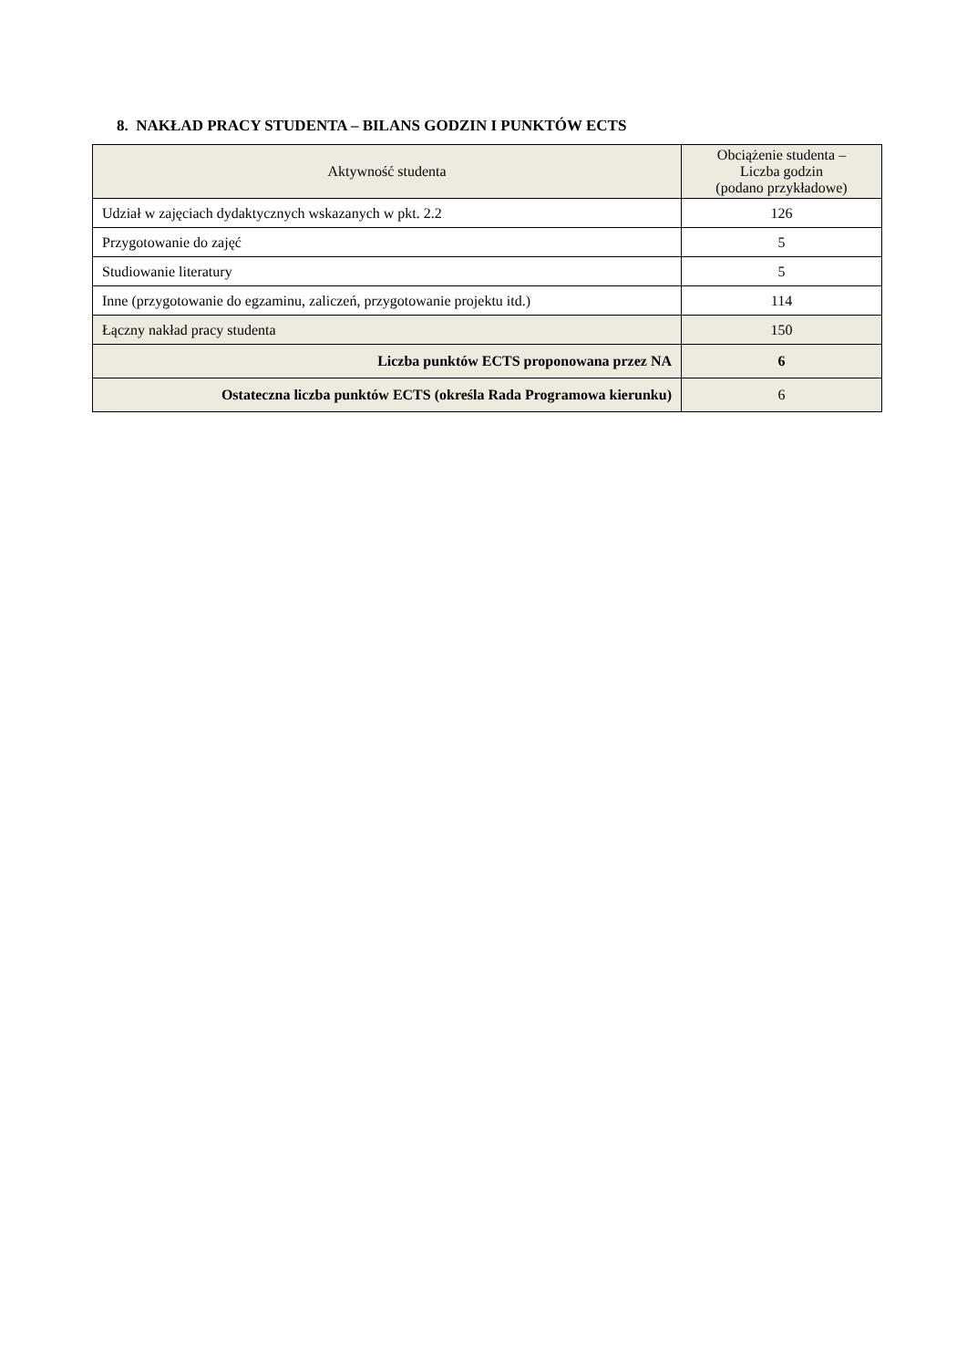8. NAKŁAD PRACY STUDENTA – BILANS GODZIN I PUNKTÓW ECTS
| Aktywność studenta | Obciążenie studenta – Liczba godzin (podano przykładowe) |
| --- | --- |
| Udział w zajęciach dydaktycznych wskazanych w pkt. 2.2 | 126 |
| Przygotowanie do zajęć | 5 |
| Studiowanie literatury | 5 |
| Inne (przygotowanie do egzaminu, zaliczeń, przygotowanie projektu itd.) | 114 |
| Łączny nakład pracy studenta | 150 |
| Liczba punktów ECTS proponowana przez NA | 6 |
| Ostateczna liczba punktów ECTS (określa Rada Programowa kierunku) | 6 |